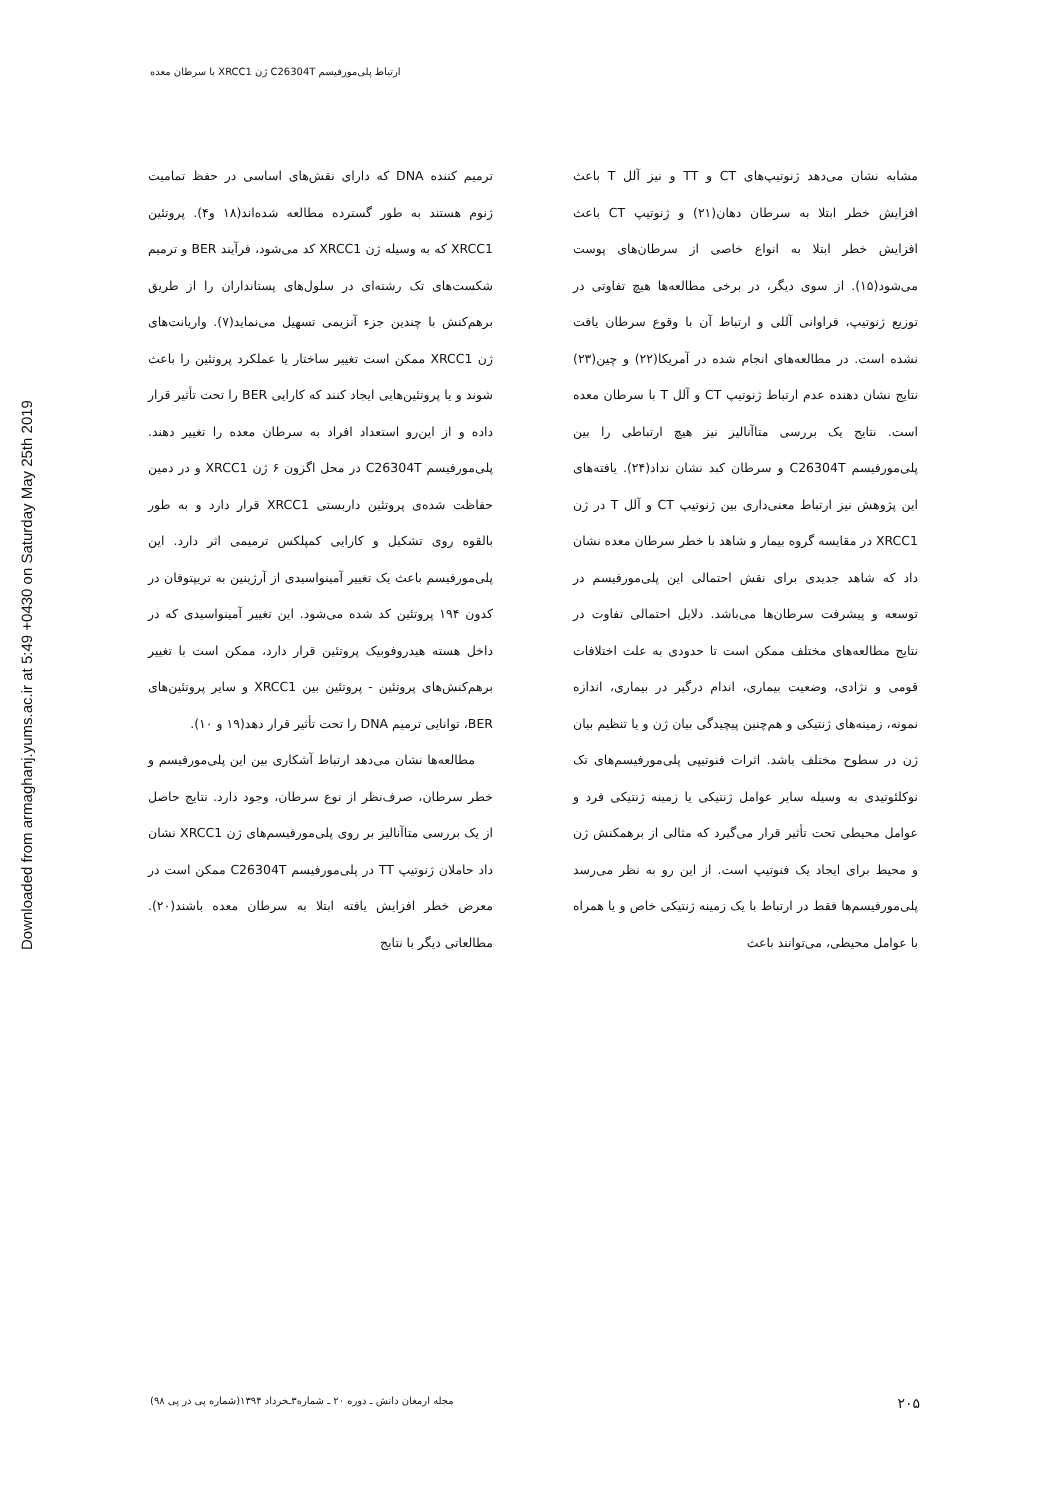ارتباط پلی‌مورفیسم C26304T ژن XRCC1 با سرطان معده
Downloaded from armaghanj.yums.ac.ir at 5:49 +0430 on Saturday May 25th 2019
ترمیم کننده DNA که دارای نقش‌های اساسی در حفظ تمامیت ژنوم هستند به طور گسترده مطالعه شده‌اند(۱۸ و۴). پروتئین XRCC1 که به وسیله ژن XRCC1 کد می‌شود، فرآیند BER و ترمیم شکست‌های تک رشته‌ای در سلول‌های پستانداران را از طریق برهم‌کنش با چندین جزء آنزیمی تسهیل می‌نماید(۷). واریانت‌های ژن XRCC1 ممکن است تغییر ساختار یا عملکرد پروتئین را باعث شوند و یا پروتئین‌هایی ایجاد کنند که کارایی BER را تحت تأثیر قرار داده و از این‌رو استعداد افراد به سرطان معده را تغییر دهند. پلی‌مورفیسم C26304T در محل اگزون ۶ ژن XRCC1 و در دمین حفاظت شده‌ی پروتئین داربستی XRCC1 قرار دارد و به طور بالقوه روی تشکیل و کارایی کمپلکس ترمیمی اثر دارد. این پلی‌مورفیسم باعث یک تغییر آمینواسیدی از آرژینین به تریپتوفان در کدون ۱۹۴ پروتئین کد شده می‌شود. این تغییر آمینواسیدی که در داخل هسته هیدروفوبیک پروتئین قرار دارد، ممکن است با تغییر برهم‌کنش‌های پروتئین - پروتئین بین XRCC1 و سایر پروتئین‌های BER، توانایی ترمیم DNA را تحت تأثیر قرار دهد(۱۹ و ۱۰).
مطالعه‌ها نشان می‌دهد ارتباط آشکاری بین این پلی‌مورفیسم و خطر سرطان، صرف‌نظر از نوع سرطان، وجود دارد. نتایج حاصل از یک بررسی متاآنالیز بر روی پلی‌مورفیسم‌های ژن XRCC1 نشان داد حاملان ژنوتیپ TT در پلی‌مورفیسم C26304T ممکن است در معرض خطر افزایش یافته ابتلا به سرطان معده باشند(۲۰). مطالعاتی دیگر با نتایج
مشابه نشان می‌دهد ژنوتیپ‌های CT و TT و نیز آلل T باعث افزایش خطر ابتلا به سرطان دهان(۲۱) و ژنوتیپ CT باعث افزایش خطر ابتلا به انواع خاصی از سرطان‌های پوست می‌شود(۱۵). از سوی دیگر، در برخی مطالعه‌ها هیچ تفاوتی در توزیع ژنوتیپ، فراوانی آللی و ارتباط آن با وقوع سرطان یافت نشده است. در مطالعه‌های انجام شده در آمریکا(۲۲) و چین(۲۳) نتایج نشان دهنده عدم ارتباط ژنوتیپ CT و آلل T با سرطان معده است. نتایج یک بررسی متاآنالیز نیز هیچ ارتباطی را بین پلی‌مورفیسم C26304T و سرطان کبد نشان نداد(۲۴). یافته‌های این پژوهش نیز ارتباط معنی‌داری بین ژنوتیپ CT و آلل T در ژن XRCC1 در مقایسه گروه بیمار و شاهد با خطر سرطان معده نشان داد که شاهد جدیدی برای نقش احتمالی این پلی‌مورفیسم در توسعه و پیشرفت سرطان‌ها می‌باشد. دلایل احتمالی تفاوت در نتایج مطالعه‌های مختلف ممکن است تا حدودی به علت اختلافات قومی و نژادی، وضعیت بیماری، اندام درگیر در بیماری، اندازه نمونه، زمینه‌های ژنتیکی و هم‌چنین پیچیدگی بیان ژن و یا تنظیم بیان ژن در سطوح مختلف باشد. اثرات فنوتیپی پلی‌مورفیسم‌های تک نوکلئوتیدی به وسیله سایر عوامل ژنتیکی یا زمینه ژنتیکی فرد و عوامل محیطی تحت تأثیر قرار می‌گیرد که مثالی از برهمکنش ژن و محیط برای ایجاد یک فنوتیپ است. از این رو به نظر می‌رسد پلی‌مورفیسم‌ها فقط در ارتباط با یک زمینه ژنتیکی خاص و یا همراه با عوامل محیطی، می‌توانند باعث
مجله ارمغان دانش ـ دوره ۲۰ ـ شماره۳ـخرداد ۱۳۹۴(شماره پی در پی ۹۸) ۲۰۵